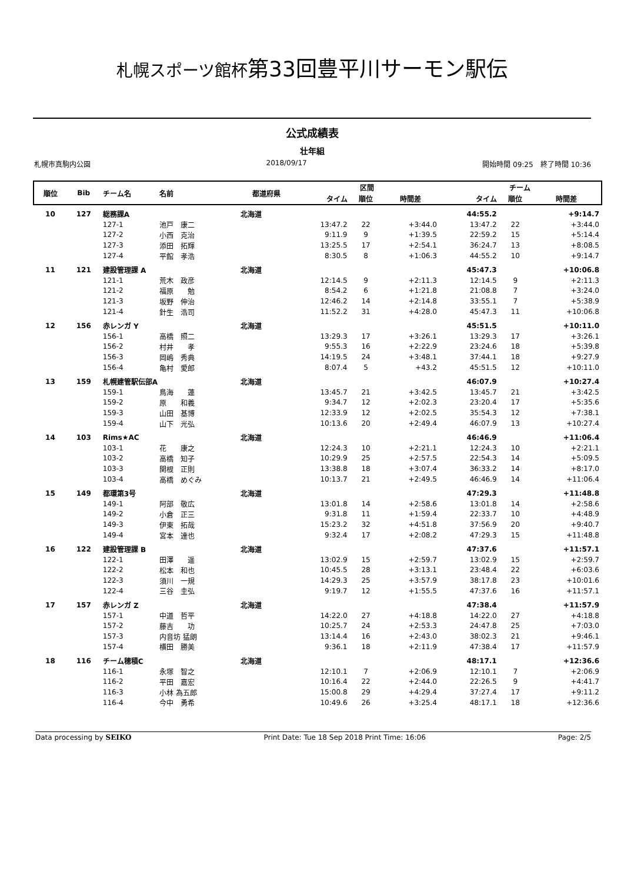札幌スポーツ館杯第33回豊平川サーモン駅伝
公式成績表
壮年組
札幌市真駒内公園 2018/09/17 開始時間 09:25　終了時間 10:36
| 順位 | Bib | チーム名 | 名前 | 都道府県 | 区間 | | | チーム | | |
| --- | --- | --- | --- | --- | --- | --- | --- | --- | --- | --- |
| | | | | | タイム | 順位 | 時間差 | タイム | 順位 | 時間差 |
| 10 | 127 | 総務課A | | 北海道 | | | | 44:55.2 | | +9:14.7 |
| | | 127-1 | 池戸 康二 | | 13:47.2 | 22 | +3:44.0 | 13:47.2 | 22 | +3:44.0 |
| | | 127-2 | 小西 克治 | | 9:11.9 | 9 | +1:39.5 | 22:59.2 | 15 | +5:14.4 |
| | | 127-3 | 添田 拓輝 | | 13:25.5 | 17 | +2:54.1 | 36:24.7 | 13 | +8:08.5 |
| | | 127-4 | 平館 孝浩 | | 8:30.5 | 8 | +1:06.3 | 44:55.2 | 10 | +9:14.7 |
| 11 | 121 | 建設管理課 A | | 北海道 | | | | 45:47.3 | | +10:06.8 |
| | | 121-1 | 荒木 政彦 | | 12:14.5 | 9 | +2:11.3 | 12:14.5 | 9 | +2:11.3 |
| | | 121-2 | 福原 勉 | | 8:54.2 | 6 | +1:21.8 | 21:08.8 | 7 | +3:24.0 |
| | | 121-3 | 坂野 伸治 | | 12:46.2 | 14 | +2:14.8 | 33:55.1 | 7 | +5:38.9 |
| | | 121-4 | 針生 浩司 | | 11:52.2 | 31 | +4:28.0 | 45:47.3 | 11 | +10:06.8 |
| 12 | 156 | 赤レンガ Y | | 北海道 | | | | 45:51.5 | | +10:11.0 |
| | | 156-1 | 高橋 照二 | | 13:29.3 | 17 | +3:26.1 | 13:29.3 | 17 | +3:26.1 |
| | | 156-2 | 村井 孝 | | 9:55.3 | 16 | +2:22.9 | 23:24.6 | 18 | +5:39.8 |
| | | 156-3 | 岡嶋 秀典 | | 14:19.5 | 24 | +3:48.1 | 37:44.1 | 18 | +9:27.9 |
| | | 156-4 | 亀村 愛郎 | | 8:07.4 | 5 | +43.2 | 45:51.5 | 12 | +10:11.0 |
| 13 | 159 | 札幌建管駅伝部A | | 北海道 | | | | 46:07.9 | | +10:27.4 |
| | | 159-1 | 鳥海 蓮 | | 13:45.7 | 21 | +3:42.5 | 13:45.7 | 21 | +3:42.5 |
| | | 159-2 | 原 和義 | | 9:34.7 | 12 | +2:02.3 | 23:20.4 | 17 | +5:35.6 |
| | | 159-3 | 山田 基博 | | 12:33.9 | 12 | +2:02.5 | 35:54.3 | 12 | +7:38.1 |
| | | 159-4 | 山下 光弘 | | 10:13.6 | 20 | +2:49.4 | 46:07.9 | 13 | +10:27.4 |
| 14 | 103 | Rims★AC | | 北海道 | | | | 46:46.9 | | +11:06.4 |
| | | 103-1 | 花 康之 | | 12:24.3 | 10 | +2:21.1 | 12:24.3 | 10 | +2:21.1 |
| | | 103-2 | 高橋 知子 | | 10:29.9 | 25 | +2:57.5 | 22:54.3 | 14 | +5:09.5 |
| | | 103-3 | 関根 正則 | | 13:38.8 | 18 | +3:07.4 | 36:33.2 | 14 | +8:17.0 |
| | | 103-4 | 高橋 めぐみ | | 10:13.7 | 21 | +2:49.5 | 46:46.9 | 14 | +11:06.4 |
| 15 | 149 | 都環第3号 | | 北海道 | | | | 47:29.3 | | +11:48.8 |
| | | 149-1 | 阿部 敬広 | | 13:01.8 | 14 | +2:58.6 | 13:01.8 | 14 | +2:58.6 |
| | | 149-2 | 小倉 正三 | | 9:31.8 | 11 | +1:59.4 | 22:33.7 | 10 | +4:48.9 |
| | | 149-3 | 伊東 拓哉 | | 15:23.2 | 32 | +4:51.8 | 37:56.9 | 20 | +9:40.7 |
| | | 149-4 | 宮本 達也 | | 9:32.4 | 17 | +2:08.2 | 47:29.3 | 15 | +11:48.8 |
| 16 | 122 | 建設管理課 B | | 北海道 | | | | 47:37.6 | | +11:57.1 |
| | | 122-1 | 田澤 遥 | | 13:02.9 | 15 | +2:59.7 | 13:02.9 | 15 | +2:59.7 |
| | | 122-2 | 松本 和也 | | 10:45.5 | 28 | +3:13.1 | 23:48.4 | 22 | +6:03.6 |
| | | 122-3 | 須川 一規 | | 14:29.3 | 25 | +3:57.9 | 38:17.8 | 23 | +10:01.6 |
| | | 122-4 | 三谷 圭弘 | | 9:19.7 | 12 | +1:55.5 | 47:37.6 | 16 | +11:57.1 |
| 17 | 157 | 赤レンガ Z | | 北海道 | | | | 47:38.4 | | +11:57.9 |
| | | 157-1 | 中道 哲平 | | 14:22.0 | 27 | +4:18.8 | 14:22.0 | 27 | +4:18.8 |
| | | 157-2 | 藤吉 功 | | 10:25.7 | 24 | +2:53.3 | 24:47.8 | 25 | +7:03.0 |
| | | 157-3 | 内音坊 猛朗 | | 13:14.4 | 16 | +2:43.0 | 38:02.3 | 21 | +9:46.1 |
| | | 157-4 | 横田 勝美 | | 9:36.1 | 18 | +2:11.9 | 47:38.4 | 17 | +11:57.9 |
| 18 | 116 | チーム穂積C | | 北海道 | | | | 48:17.1 | | +12:36.6 |
| | | 116-1 | 永塚 智之 | | 12:10.1 | 7 | +2:06.9 | 12:10.1 | 7 | +2:06.9 |
| | | 116-2 | 平田 嘉宏 | | 10:16.4 | 22 | +2:44.0 | 22:26.5 | 9 | +4:41.7 |
| | | 116-3 | 小林 為五郎 | | 15:00.8 | 29 | +4:29.4 | 37:27.4 | 17 | +9:11.2 |
| | | 116-4 | 今中 勇希 | | 10:49.6 | 26 | +3:25.4 | 48:17.1 | 18 | +12:36.6 |
Data processing by SEIKO Print Date: Tue 18 Sep 2018 Print Time: 16:06 Page: 2/5